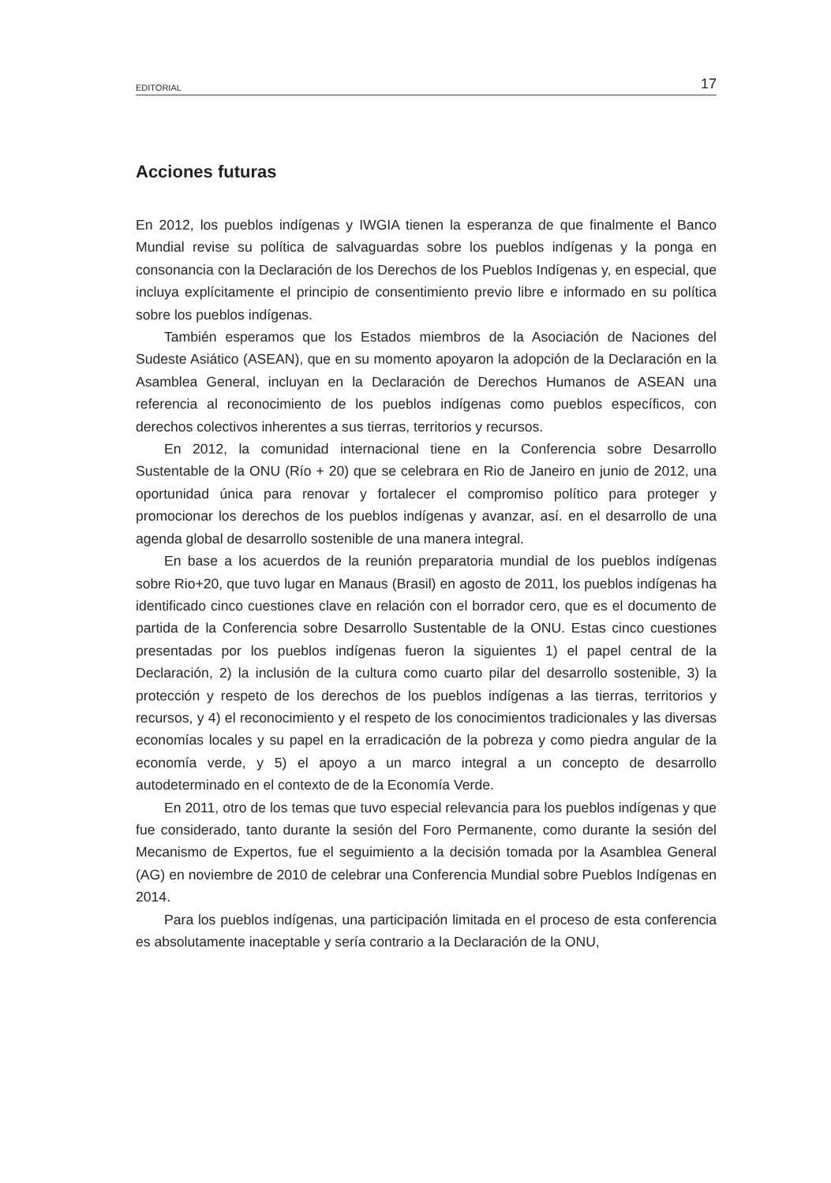EDITORIAL 17
Acciones futuras
En 2012, los pueblos indígenas y IWGIA tienen la esperanza de que finalmente el Banco Mundial revise su política de salvaguardas sobre los pueblos indígenas y la ponga en consonancia con la Declaración de los Derechos de los Pueblos Indígenas y, en especial, que incluya explícitamente el principio de consentimiento previo libre e informado en su política sobre los pueblos indígenas.
También esperamos que los Estados miembros de la Asociación de Naciones del Sudeste Asiático (ASEAN), que en su momento apoyaron la adopción de la Declaración en la Asamblea General, incluyan en la Declaración de Derechos Humanos de ASEAN una referencia al reconocimiento de los pueblos indígenas como pueblos específicos, con derechos colectivos inherentes a sus tierras, territorios y recursos.
En 2012, la comunidad internacional tiene en la Conferencia sobre Desarrollo Sustentable de la ONU (Río + 20) que se celebrara en Rio de Janeiro en junio de 2012, una oportunidad única para renovar y fortalecer el compromiso político para proteger y promocionar los derechos de los pueblos indígenas y avanzar, así. en el desarrollo de una agenda global de desarrollo sostenible de una manera integral.
En base a los acuerdos de la reunión preparatoria mundial de los pueblos indígenas sobre Rio+20, que tuvo lugar en Manaus (Brasil) en agosto de 2011, los pueblos indígenas ha identificado cinco cuestiones clave en relación con el borrador cero, que es el documento de partida de la Conferencia sobre Desarrollo Sustentable de la ONU. Estas cinco cuestiones presentadas por los pueblos indígenas fueron la siguientes 1) el papel central de la Declaración, 2) la inclusión de la cultura como cuarto pilar del desarrollo sostenible, 3) la protección y respeto de los derechos de los pueblos indígenas a las tierras, territorios y recursos, y 4) el reconocimiento y el respeto de los conocimientos tradicionales y las diversas economías locales y su papel en la erradicación de la pobreza y como piedra angular de la economía verde, y 5) el apoyo a un marco integral a un concepto de desarrollo autodeterminado en el contexto de de la Economía Verde.
En 2011, otro de los temas que tuvo especial relevancia para los pueblos indígenas y que fue considerado, tanto durante la sesión del Foro Permanente, como durante la sesión del Mecanismo de Expertos, fue el seguimiento a la decisión tomada por la Asamblea General (AG) en noviembre de 2010 de celebrar una Conferencia Mundial sobre Pueblos Indígenas en 2014.
Para los pueblos indígenas, una participación limitada en el proceso de esta conferencia es absolutamente inaceptable y sería contrario a la Declaración de la ONU,